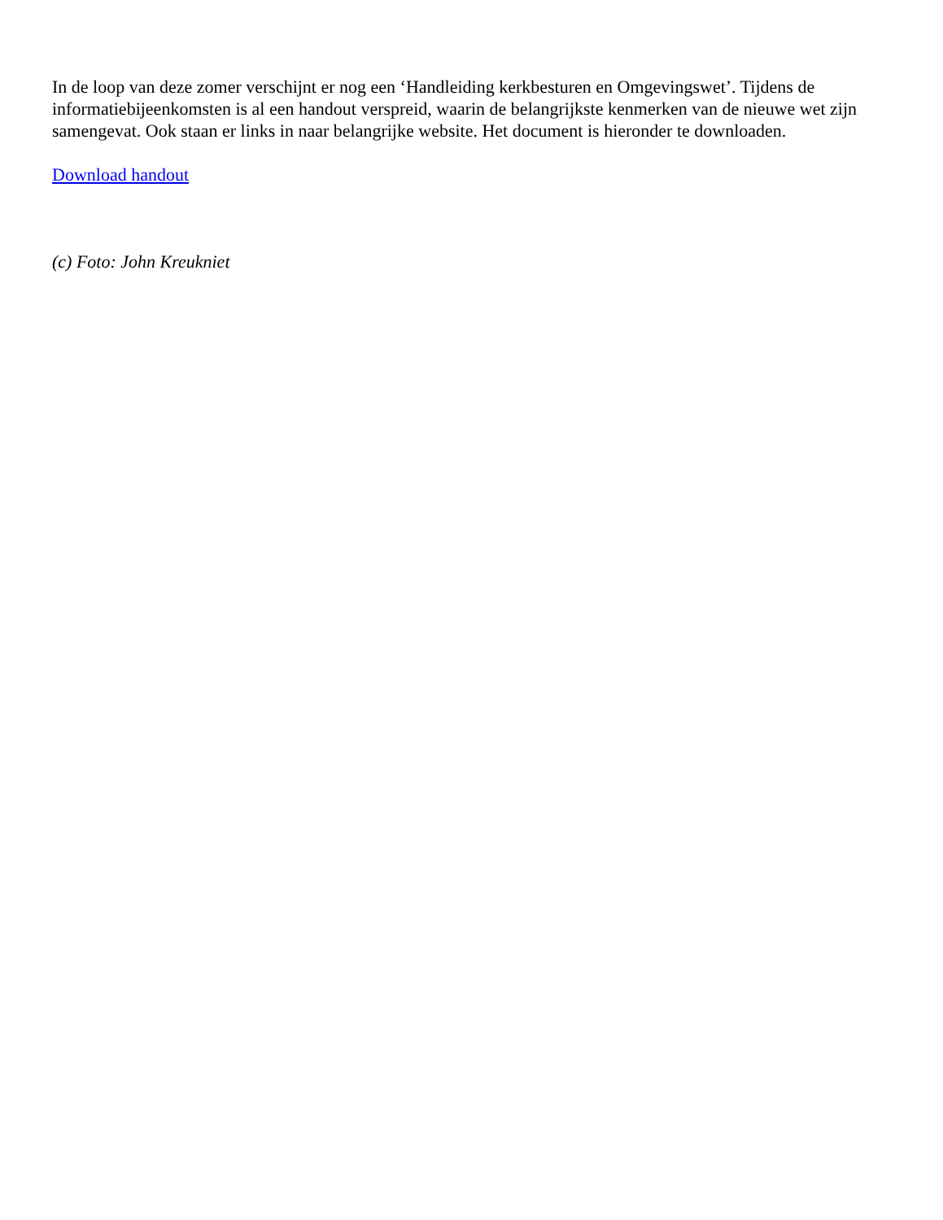In de loop van deze zomer verschijnt er nog een ‘Handleiding kerkbesturen en Omgevingswet’. Tijdens de informatiebijeenkomsten is al een handout verspreid, waarin de belangrijkste kenmerken van de nieuwe wet zijn samengevat. Ook staan er links in naar belangrijke website. Het document is hieronder te downloaden.
Download handout
(c) Foto: John Kreukniet